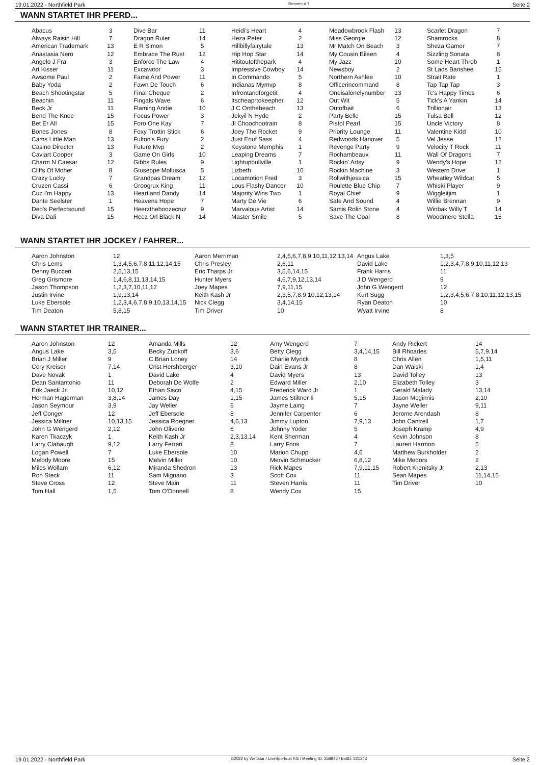19.01.2022 - Northfield Park Rennen # 7 Seite 2
WANN STARTET IHR PFERD...
| Abacus | 3 | | Dive Bar | 11 | | Heidi's Heart | 4 | | Meadowbrook Flash | 13 | | Scarlet Dragon | 7 |
| Always Raisin Hill | 7 | | Dragon Ruler | 14 | | Heza Peter | 2 | | Miss Georgie | 12 | | Shamrocks | 8 |
| American Trademark | 13 | | E R Simon | 5 | | Hillbillyfairytale | 13 | | Mr Match On Beach | 3 | | Sheza Gamer | 7 |
| Anastasia Nero | 12 | | Embrace The Rust | 12 | | Hip Hop Star | 14 | | My Cousin Eileen | 4 | | Sizzling Sonata | 8 |
| Angelo J Fra | 3 | | Enforce The Law | 4 | | Hititoutofthepark | 4 | | My Jazz | 10 | | Some Heart Throb | 1 |
| Art Kisser | 11 | | Excavator | 3 | | Impressive Cowboy | 14 | | Newsboy | 2 | | St Lads Banshee | 15 |
| Awsome Paul | 2 | | Fame And Power | 11 | | In Commando | 5 | | Northern Ashlee | 10 | | Strait Rate | 1 |
| Baby Yoda | 2 | | Fawn De Touch | 6 | | Indianas Mymvp | 8 | | Officerincommand | 8 | | Tap Tap Tap | 3 |
| Beach Shootingstar | 5 | | Final Cheque | 2 | | Infrontandforgetit | 4 | | Oneisalonelynumber | 13 | | Tc's Happy Times | 6 |
| Beachin | 11 | | Fingals Wave | 6 | | Itscheaprtokeepher | 12 | | Out Wit | 5 | | Tick's A Yankin | 14 |
| Beck Jr | 11 | | Flaming Andie | 10 | | J C Onthebeach | 13 | | Outofbait | 6 | | Trillionair | 13 |
| Bend The Knee | 15 | | Focus Power | 3 | | Jekyil N Hyde | 2 | | Party Belle | 15 | | Tulsa Bell | 12 |
| Bet Er All | 15 | | Foro One Kay | 7 | | Jl Choochootrain | 8 | | Pistol Pearl | 15 | | Uncle Victory | 8 |
| Bones Jones | 8 | | Foxy Trottin Stick | 6 | | Joey The Rocket | 9 | | Priority Lounge | 11 | | Valentine Kidd | 10 |
| Cams Little Man | 13 | | Fulton's Fury | 2 | | Just Enuf Sass | 4 | | Redwoods Hanover | 5 | | Vel Jesse | 12 |
| Casino Director | 13 | | Future Mvp | 2 | | Keystone Memphis | 1 | | Revenge Party | 9 | | Velocity T Rock | 11 |
| Caviart Cooper | 3 | | Game On Girls | 10 | | Leaping Dreams | 7 | | Rochambeaux | 11 | | Wall Of Dragons | 7 |
| Charm N Caesar | 12 | | Gibbs Rules | 9 | | Lightupbullville | 1 | | Rockin' Artsy | 9 | | Wendy's Hope | 12 |
| Cliffs Of Moher | 8 | | Giuseppe Mollusca | 5 | | Lizbeth | 10 | | Rockin Machine | 3 | | Western Drive | 1 |
| Crazy Lucky | 7 | | Grandpas Dream | 12 | | Locamotion Fred | 3 | | Rollwithjessica | 15 | | Wheatley Wildcat | 5 |
| Cruzen Cassi | 6 | | Groogrux King | 11 | | Lous Flashy Dancer | 10 | | Roulette Blue Chip | 7 | | Whiski Player | 9 |
| Cuz I'm Happy | 13 | | Heartland Dandy | 14 | | Majority Wins Two | 1 | | Royal Chief | 9 | | Wiggleitjim | 1 |
| Dante Seelster | 1 | | Heavens Hope | 7 | | Marty De Vie | 6 | | Safe And Sound | 4 | | Willie Brennan | 9 |
| Deo's Perfectsound | 15 | | Heerztheboozecruz | 9 | | Marvalous Artist | 14 | | Samis Rolin Stone | 4 | | Winbak Willy T | 14 |
| Diva Dali | 15 | | Heez Orl Black N | 14 | | Master Smile | 5 | | Save The Goal | 8 | | Woodmere Stella | 15 |
WANN STARTET IHR JOCKEY / FAHRER...
| Aaron Johnston | 12 | Aaron Merriman | 2,4,5,6,7,8,9,10,11,12,13,14 | Angus Lake | 1,3,5 |
| Chris Lems | 1,3,4,5,6,7,8,11,12,14,15 | Chris Presley | 2,6,11 | David Lake | 1,2,3,4,7,8,9,10,11,12,13 |
| Denny Bucceri | 2,5,13,15 | Eric Tharps Jr. | 3,5,6,14,15 | Frank Harris | 11 |
| Greg Grismore | 1,4,6,8,11,13,14,15 | Hunter Myers | 4,6,7,9,12,13,14 | J D Wengerd | 9 |
| Jason Thompson | 1,2,3,7,10,11,12 | Joey Mapes | 7,9,11,15 | John G Wengerd | 12 |
| Justin Irvine | 1,9,13,14 | Keith Kash Jr | 2,3,5,7,8,9,10,12,13,14 | Kurt Sugg | 1,2,3,4,5,6,7,8,10,11,12,13,15 |
| Luke Ebersole | 1,2,3,4,6,7,8,9,10,13,14,15 | Nick Clegg | 3,4,14,15 | Ryan Deaton | 10 |
| Tim Deaton | 5,8,15 | Tim Driver | 10 | Wyatt Irvine | 8 |
WANN STARTET IHR TRAINER...
| Aaron Johnston | 12 | Amanda Mills | 12 | Amy Wengerd | 7 | Andy Rickert | 14 |
| Angus Lake | 3,5 | Becky Zubkoff | 3,6 | Betty Clegg | 3,4,14,15 | Bill Rhoades | 5,7,9,14 |
| Brian J Miller | 9 | C Brian Loney | 14 | Charlie Myrick | 8 | Chris Allen | 1,5,11 |
| Cory Kreiser | 7,14 | Crist Hershberger | 3,10 | Dairl Evans Jr | 8 | Dan Walski | 1,4 |
| Dave Novak | 1 | David Lake | 4 | David Myers | 13 | David Tolley | 13 |
| Dean Santantonio | 11 | Deborah De Wolfe | 2 | Edward Miller | 2,10 | Elizabeth Tolley | 3 |
| Erik Jaeck Jr. | 10,12 | Ethan Sisco | 4,15 | Frederick Ward Jr | 1 | Gerald Malady | 13,14 |
| Herman Hagerman | 3,8,14 | James Day | 1,15 | James Stiltner Ii | 5,15 | Jason Mcginnis | 2,10 |
| Jason Seymour | 3,9 | Jay Weller | 6 | Jayme Laing | 7 | Jayne Weller | 9,11 |
| Jeff Conger | 12 | Jeff Ebersole | 8 | Jennifer Carpenter | 6 | Jerome Arendash | 8 |
| Jessica Millner | 10,13,15 | Jessica Roegner | 4,6,13 | Jimmy Lupton | 7,9,13 | John Cantrell | 1,7 |
| John G Wengerd | 2,12 | John Oliverio | 6 | Johnny Yoder | 5 | Joseph Kramp | 4,9 |
| Karen Tkaczyk | 1 | Keith Kash Jr | 2,3,13,14 | Kent Sherman | 4 | Kevin Johnson | 8 |
| Larry Clabaugh | 9,12 | Larry Ferrari | 8 | Larry Foos | 7 | Lauren Harmon | 5 |
| Logan Powell | 7 | Luke Ebersole | 10 | Marion Chupp | 4,6 | Matthew Burkholder | 2 |
| Melody Moore | 15 | Melvin Miller | 10 | Mervin Schmucker | 6,8,12 | Mike Medors | 2 |
| Miles Wollam | 6,12 | Miranda Shedron | 13 | Rick Mapes | 7,9,11,15 | Robert Krenitsky Jr | 2,13 |
| Ron Steck | 11 | Sam Mignano | 3 | Scott Cox | 11 | Sean Mapes | 11,14,15 |
| Steve Cross | 12 | Steve Main | 11 | Steven Harris | 11 | Tim Driver | 10 |
| Tom Hall | 1,5 | Tom O'Donnell | 8 | Wendy Cox | 15 | | |
19.01.2022 - Northfield Park ©2022 by Wettstar / LiveSports.at KG / Meeting ID: 258946 / ExtID: 221243 Seite 2